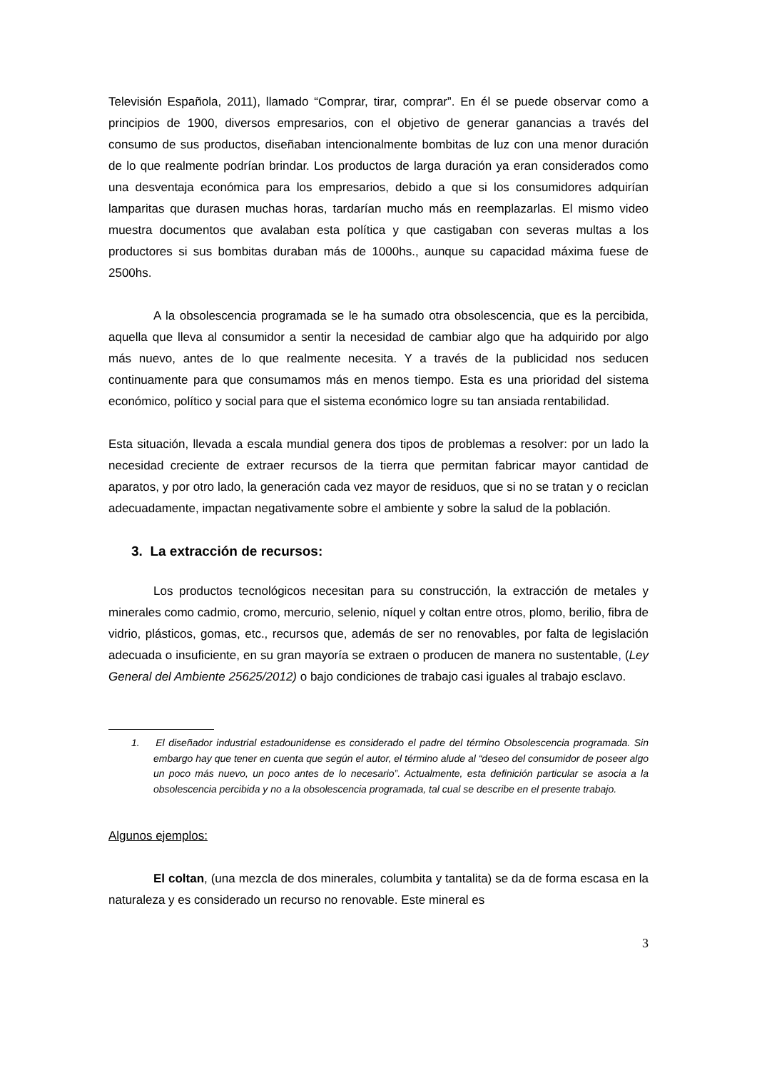Televisión Española, 2011), llamado “Comprar, tirar, comprar”. En él se puede observar como a principios de 1900, diversos empresarios, con el objetivo de generar ganancias a través del consumo de sus productos, diseñaban intencionalmente bombitas de luz con una menor duración de lo que realmente podrían brindar. Los productos de larga duración ya eran considerados como una desventaja económica para los empresarios, debido a que si los consumidores adquirían lamparitas que durasen muchas horas, tardarían mucho más en reemplazarlas. El mismo video muestra documentos que avalaban esta política y que castigaban con severas multas a los productores si sus bombitas duraban más de 1000hs., aunque su capacidad máxima fuese de 2500hs.
A la obsolescencia programada se le ha sumado otra obsolescencia, que es la percibida, aquella que lleva al consumidor a sentir la necesidad de cambiar algo que ha adquirido por algo más nuevo, antes de lo que realmente necesita. Y a través de la publicidad nos seducen continuamente para que consumamos más en menos tiempo. Esta es una prioridad del sistema económico, político y social para que el sistema económico logre su tan ansiada rentabilidad.
Esta situación, llevada a escala mundial genera dos tipos de problemas a resolver: por un lado la necesidad creciente de extraer recursos de la tierra que permitan fabricar mayor cantidad de aparatos, y por otro lado, la generación cada vez mayor de residuos, que si no se tratan y o reciclan adecuadamente, impactan negativamente sobre el ambiente y sobre la salud de la población.
3. La extracción de recursos:
Los productos tecnológicos necesitan para su construcción, la extracción de metales y minerales como cadmio, cromo, mercurio, selenio, níquel y coltan entre otros, plomo, berilio, fibra de vidrio, plásticos, gomas, etc., recursos que, además de ser no renovables, por falta de legislación adecuada o insuficiente, en su gran mayoría se extraen o producen de manera no sustentable, (Ley General del Ambiente 25625/2012) o bajo condiciones de trabajo casi iguales al trabajo esclavo.
1. El diseñador industrial estadounidense es considerado el padre del término Obsolescencia programada. Sin embargo hay que tener en cuenta que según el autor, el término alude al “deseo del consumidor de poseer algo un poco más nuevo, un poco antes de lo necesario”. Actualmente, esta definición particular se asocia a la obsolescencia percibida y no a la obsolescencia programada, tal cual se describe en el presente trabajo.
Algunos ejemplos:
El coltan, (una mezcla de dos minerales, columbita y tantalita) se da de forma escasa en la naturaleza y es considerado un recurso no renovable. Este mineral es
3